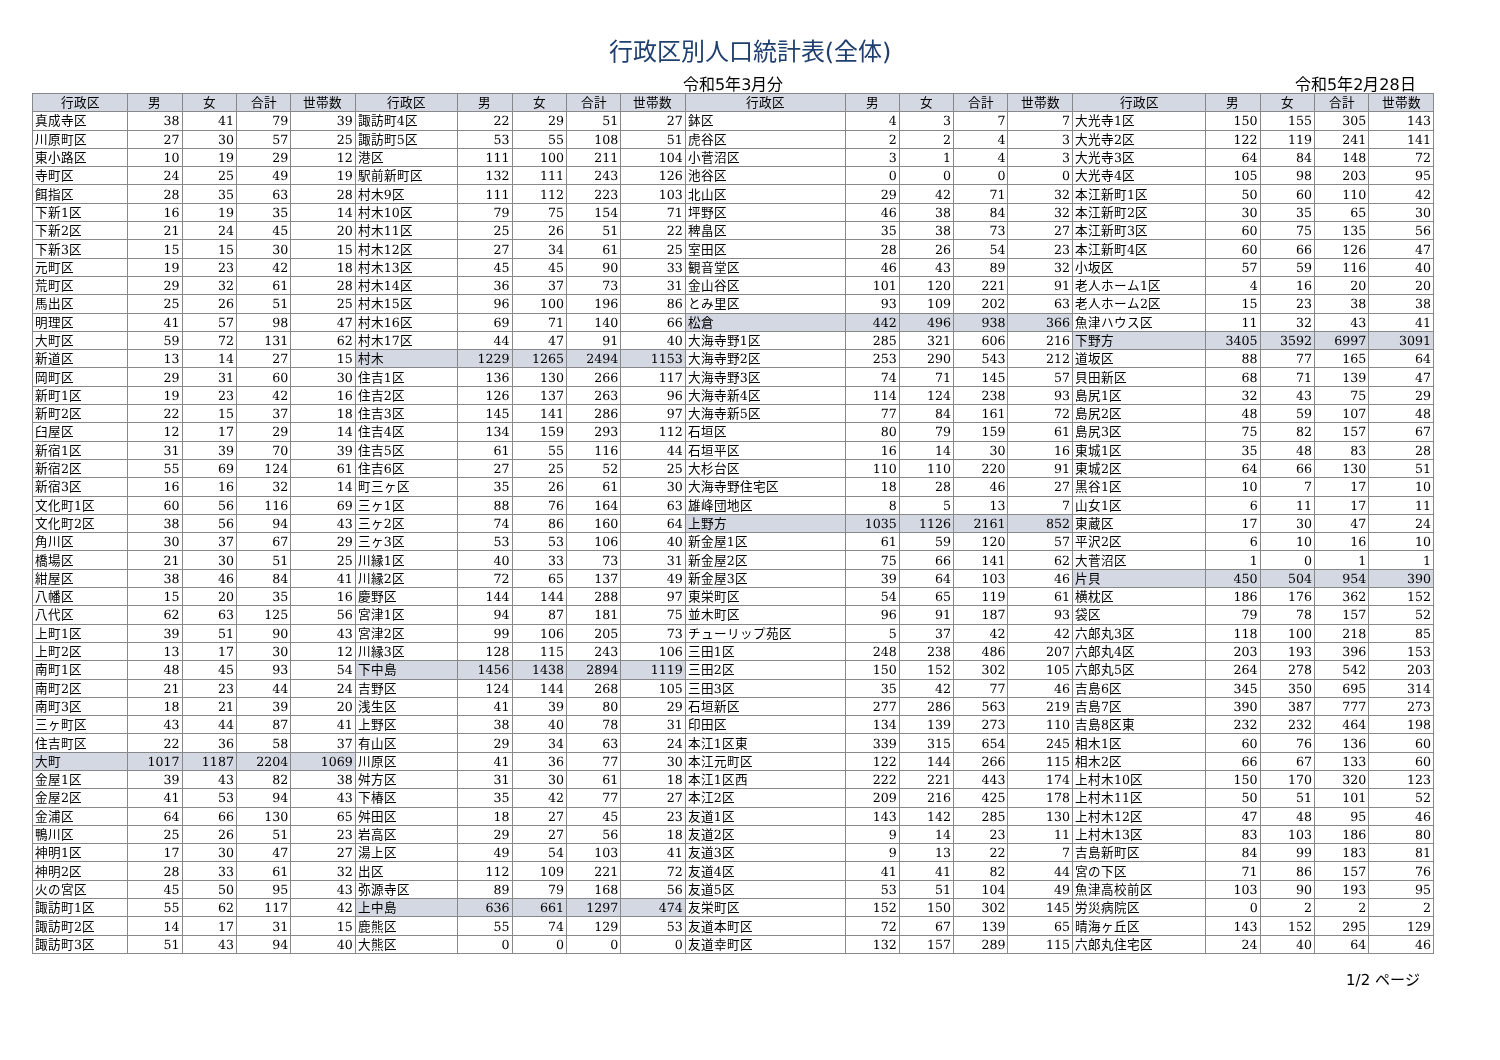行政区別人口統計表(全体)
令和5年3月分 令和5年2月28日
| 行政区 | 男 | 女 | 合計 | 世帯数 | 行政区 | 男 | 女 | 合計 | 世帯数 | 行政区 | 男 | 女 | 合計 | 世帯数 | 行政区 | 男 | 女 | 合計 | 世帯数 |
| --- | --- | --- | --- | --- | --- | --- | --- | --- | --- | --- | --- | --- | --- | --- | --- | --- | --- | --- | --- |
| 真成寺区 | 38 | 41 | 79 | 39 | 諏訪町4区 | 22 | 29 | 51 | 27 | 鉢区 | 4 | 3 | 7 | 7 | 大光寺1区 | 150 | 155 | 305 | 143 |
| 川原町区 | 27 | 30 | 57 | 25 | 諏訪町5区 | 53 | 55 | 108 | 51 | 虎谷区 | 2 | 2 | 4 | 3 | 大光寺2区 | 122 | 119 | 241 | 141 |
| 東小路区 | 10 | 19 | 29 | 12 | 港区 | 111 | 100 | 211 | 104 | 小菅沼区 | 3 | 1 | 4 | 3 | 大光寺3区 | 64 | 84 | 148 | 72 |
| 寺町区 | 24 | 25 | 49 | 19 | 駅前新町区 | 132 | 111 | 243 | 126 | 池谷区 | 0 | 0 | 0 | 0 | 大光寺4区 | 105 | 98 | 203 | 95 |
| 餌指区 | 28 | 35 | 63 | 28 | 村木9区 | 111 | 112 | 223 | 103 | 北山区 | 29 | 42 | 71 | 32 | 本江新町1区 | 50 | 60 | 110 | 42 |
| 下新1区 | 16 | 19 | 35 | 14 | 村木10区 | 79 | 75 | 154 | 71 | 坪野区 | 46 | 38 | 84 | 32 | 本江新町2区 | 30 | 35 | 65 | 30 |
| 下新2区 | 21 | 24 | 45 | 20 | 村木11区 | 25 | 26 | 51 | 22 | 稗畠区 | 35 | 38 | 73 | 27 | 本江新町3区 | 60 | 75 | 135 | 56 |
| 下新3区 | 15 | 15 | 30 | 15 | 村木12区 | 27 | 34 | 61 | 25 | 室田区 | 28 | 26 | 54 | 23 | 本江新町4区 | 60 | 66 | 126 | 47 |
| 元町区 | 19 | 23 | 42 | 18 | 村木13区 | 45 | 45 | 90 | 33 | 観音堂区 | 46 | 43 | 89 | 32 | 小坂区 | 57 | 59 | 116 | 40 |
| 荒町区 | 29 | 32 | 61 | 28 | 村木14区 | 36 | 37 | 73 | 31 | 金山谷区 | 101 | 120 | 221 | 91 | 老人ホーム1区 | 4 | 16 | 20 | 20 |
| 馬出区 | 25 | 26 | 51 | 25 | 村木15区 | 96 | 100 | 196 | 86 | とみ里区 | 93 | 109 | 202 | 63 | 老人ホーム2区 | 15 | 23 | 38 | 38 |
| 明理区 | 41 | 57 | 98 | 47 | 村木16区 | 69 | 71 | 140 | 66 | 松倉 | 442 | 496 | 938 | 366 | 魚津ハウス区 | 11 | 32 | 43 | 41 |
| 大町区 | 59 | 72 | 131 | 62 | 村木17区 | 44 | 47 | 91 | 40 | 大海寺野1区 | 285 | 321 | 606 | 216 | 下野方 | 3405 | 3592 | 6997 | 3091 |
| 新道区 | 13 | 14 | 27 | 15 | 村木 | 1229 | 1265 | 2494 | 1153 | 大海寺野2区 | 253 | 290 | 543 | 212 | 道坂区 | 88 | 77 | 165 | 64 |
| 岡町区 | 29 | 31 | 60 | 30 | 住吉1区 | 136 | 130 | 266 | 117 | 大海寺野3区 | 74 | 71 | 145 | 57 | 貝田新区 | 68 | 71 | 139 | 47 |
| 新町1区 | 19 | 23 | 42 | 16 | 住吉2区 | 126 | 137 | 263 | 96 | 大海寺新4区 | 114 | 124 | 238 | 93 | 島尻1区 | 32 | 43 | 75 | 29 |
| 新町2区 | 22 | 15 | 37 | 18 | 住吉3区 | 145 | 141 | 286 | 97 | 大海寺新5区 | 77 | 84 | 161 | 72 | 島尻2区 | 48 | 59 | 107 | 48 |
| 臼屋区 | 12 | 17 | 29 | 14 | 住吉4区 | 134 | 159 | 293 | 112 | 石垣区 | 80 | 79 | 159 | 61 | 島尻3区 | 75 | 82 | 157 | 67 |
| 新宿1区 | 31 | 39 | 70 | 39 | 住吉5区 | 61 | 55 | 116 | 44 | 石垣平区 | 16 | 14 | 30 | 16 | 東城1区 | 35 | 48 | 83 | 28 |
| 新宿2区 | 55 | 69 | 124 | 61 | 住吉6区 | 27 | 25 | 52 | 25 | 大杉台区 | 110 | 110 | 220 | 91 | 東城2区 | 64 | 66 | 130 | 51 |
| 新宿3区 | 16 | 16 | 32 | 14 | 町三ヶ区 | 35 | 26 | 61 | 30 | 大海寺野住宅区 | 18 | 28 | 46 | 27 | 黒谷1区 | 10 | 7 | 17 | 10 |
| 文化町1区 | 60 | 56 | 116 | 69 | 三ヶ1区 | 88 | 76 | 164 | 63 | 雄峰団地区 | 8 | 5 | 13 | 7 | 山女1区 | 6 | 11 | 17 | 11 |
| 文化町2区 | 38 | 56 | 94 | 43 | 三ヶ2区 | 74 | 86 | 160 | 64 | 上野方 | 1035 | 1126 | 2161 | 852 | 東蔵区 | 17 | 30 | 47 | 24 |
| 角川区 | 30 | 37 | 67 | 29 | 三ヶ3区 | 53 | 53 | 106 | 40 | 新金屋1区 | 61 | 59 | 120 | 57 | 平沢2区 | 6 | 10 | 16 | 10 |
| 橋場区 | 21 | 30 | 51 | 25 | 川縁1区 | 40 | 33 | 73 | 31 | 新金屋2区 | 75 | 66 | 141 | 62 | 大菅沼区 | 1 | 0 | 1 | 1 |
| 紺屋区 | 38 | 46 | 84 | 41 | 川縁2区 | 72 | 65 | 137 | 49 | 新金屋3区 | 39 | 64 | 103 | 46 | 片貝 | 450 | 504 | 954 | 390 |
| 八幡区 | 15 | 20 | 35 | 16 | 慶野区 | 144 | 144 | 288 | 97 | 東栄町区 | 54 | 65 | 119 | 61 | 横枕区 | 186 | 176 | 362 | 152 |
| 八代区 | 62 | 63 | 125 | 56 | 宮津1区 | 94 | 87 | 181 | 75 | 並木町区 | 96 | 91 | 187 | 93 | 袋区 | 79 | 78 | 157 | 52 |
| 上町1区 | 39 | 51 | 90 | 43 | 宮津2区 | 99 | 106 | 205 | 73 | チューリップ苑区 | 5 | 37 | 42 | 42 | 六郎丸3区 | 118 | 100 | 218 | 85 |
| 上町2区 | 13 | 17 | 30 | 12 | 川縁3区 | 128 | 115 | 243 | 106 | 三田1区 | 248 | 238 | 486 | 207 | 六郎丸4区 | 203 | 193 | 396 | 153 |
| 南町1区 | 48 | 45 | 93 | 54 | 下中島 | 1456 | 1438 | 2894 | 1119 | 三田2区 | 150 | 152 | 302 | 105 | 六郎丸5区 | 264 | 278 | 542 | 203 |
| 南町2区 | 21 | 23 | 44 | 24 | 吉野区 | 124 | 144 | 268 | 105 | 三田3区 | 35 | 42 | 77 | 46 | 吉島6区 | 345 | 350 | 695 | 314 |
| 南町3区 | 18 | 21 | 39 | 20 | 浅生区 | 41 | 39 | 80 | 29 | 石垣新区 | 277 | 286 | 563 | 219 | 吉島7区 | 390 | 387 | 777 | 273 |
| 三ヶ町区 | 43 | 44 | 87 | 41 | 上野区 | 38 | 40 | 78 | 31 | 印田区 | 134 | 139 | 273 | 110 | 吉島8区東 | 232 | 232 | 464 | 198 |
| 住吉町区 | 22 | 36 | 58 | 37 | 有山区 | 29 | 34 | 63 | 24 | 本江1区東 | 339 | 315 | 654 | 245 | 相木1区 | 60 | 76 | 136 | 60 |
| 大町 | 1017 | 1187 | 2204 | 1069 | 川原区 | 41 | 36 | 77 | 30 | 本江元町区 | 122 | 144 | 266 | 115 | 相木2区 | 66 | 67 | 133 | 60 |
| 金屋1区 | 39 | 43 | 82 | 38 | 舛方区 | 31 | 30 | 61 | 18 | 本江1区西 | 222 | 221 | 443 | 174 | 上村木10区 | 150 | 170 | 320 | 123 |
| 金屋2区 | 41 | 53 | 94 | 43 | 下椿区 | 35 | 42 | 77 | 27 | 本江2区 | 209 | 216 | 425 | 178 | 上村木11区 | 50 | 51 | 101 | 52 |
| 金浦区 | 64 | 66 | 130 | 65 | 舛田区 | 18 | 27 | 45 | 23 | 友道1区 | 143 | 142 | 285 | 130 | 上村木12区 | 47 | 48 | 95 | 46 |
| 鴨川区 | 25 | 26 | 51 | 23 | 岩高区 | 29 | 27 | 56 | 18 | 友道2区 | 9 | 14 | 23 | 11 | 上村木13区 | 83 | 103 | 186 | 80 |
| 神明1区 | 17 | 30 | 47 | 27 | 湯上区 | 49 | 54 | 103 | 41 | 友道3区 | 9 | 13 | 22 | 7 | 吉島新町区 | 84 | 99 | 183 | 81 |
| 神明2区 | 28 | 33 | 61 | 32 | 出区 | 112 | 109 | 221 | 72 | 友道4区 | 41 | 41 | 82 | 44 | 宮の下区 | 71 | 86 | 157 | 76 |
| 火の宮区 | 45 | 50 | 95 | 43 | 弥源寺区 | 89 | 79 | 168 | 56 | 友道5区 | 53 | 51 | 104 | 49 | 魚津高校前区 | 103 | 90 | 193 | 95 |
| 諏訪町1区 | 55 | 62 | 117 | 42 | 上中島 | 636 | 661 | 1297 | 474 | 友栄町区 | 152 | 150 | 302 | 145 | 労災病院区 | 0 | 2 | 2 | 2 |
| 諏訪町2区 | 14 | 17 | 31 | 15 | 鹿熊区 | 55 | 74 | 129 | 53 | 友道本町区 | 72 | 67 | 139 | 65 | 晴海ヶ丘区 | 143 | 152 | 295 | 129 |
| 諏訪町3区 | 51 | 43 | 94 | 40 | 大熊区 | 0 | 0 | 0 | 0 | 友道幸町区 | 132 | 157 | 289 | 115 | 六郎丸住宅区 | 24 | 40 | 64 | 46 |
1/2 ページ